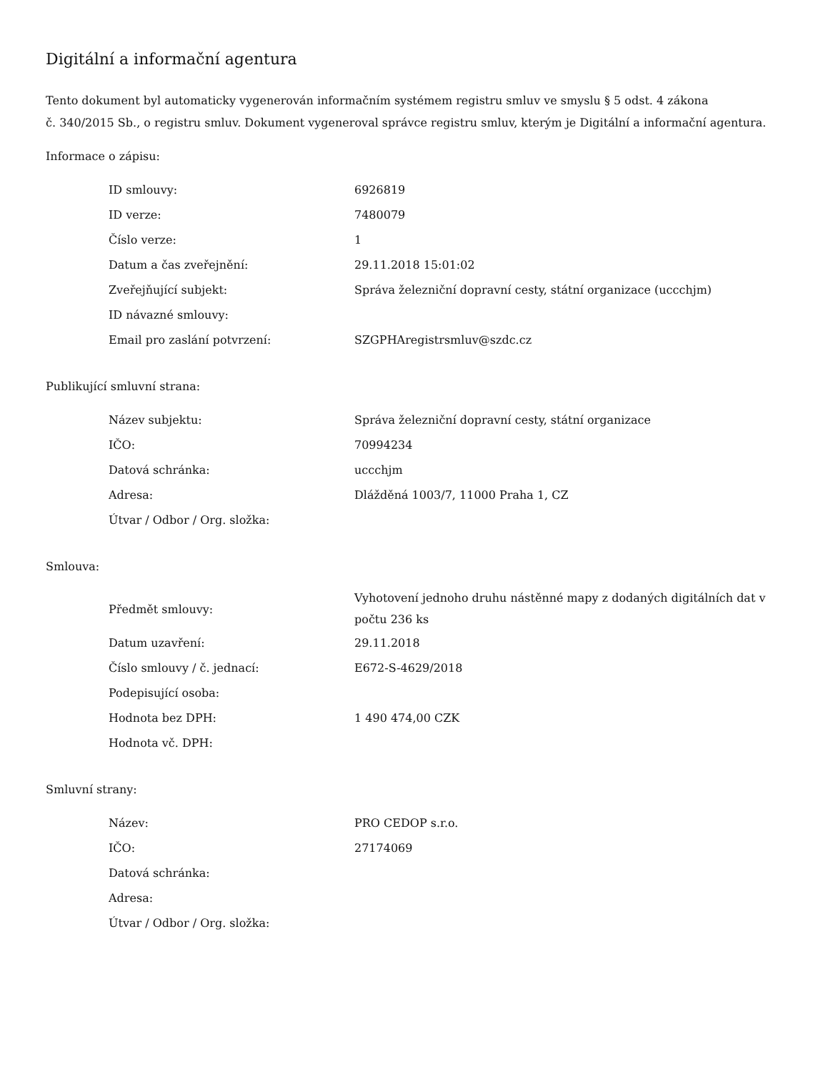Digitální a informační agentura
Tento dokument byl automaticky vygenerován informačním systémem registru smluv ve smyslu § 5 odst. 4 zákona
č. 340/2015 Sb., o registru smluv. Dokument vygeneroval správce registru smluv, kterým je Digitální a informační agentura.
Informace o zápisu:
| ID smlouvy: | 6926819 |
| ID verze: | 7480079 |
| Číslo verze: | 1 |
| Datum a čas zveřejnění: | 29.11.2018 15:01:02 |
| Zveřejňující subjekt: | Správa železniční dopravní cesty, státní organizace (uccchjm) |
| ID návazné smlouvy: | |
| Email pro zaslání potvrzení: | SZGPHAregistrsmluv@szdc.cz |
Publikující smluvní strana:
| Název subjektu: | Správa železniční dopravní cesty, státní organizace |
| IČO: | 70994234 |
| Datová schránka: | uccchjm |
| Adresa: | Dlážděná 1003/7, 11000 Praha 1, CZ |
| Útvar / Odbor / Org. složka: | |
Smlouva:
| Předmět smlouvy: | Vyhotovení jednoho druhu nástěnné mapy z dodaných digitálních dat v počtu 236 ks |
| Datum uzavření: | 29.11.2018 |
| Číslo smlouvy / č. jednací: | E672-S-4629/2018 |
| Podepisující osoba: | |
| Hodnota bez DPH: | 1 490 474,00 CZK |
| Hodnota vč. DPH: | |
Smluvní strany:
| Název: | PRO CEDOP s.r.o. |
| IČO: | 27174069 |
| Datová schránka: | |
| Adresa: | |
| Útvar / Odbor / Org. složka: | |